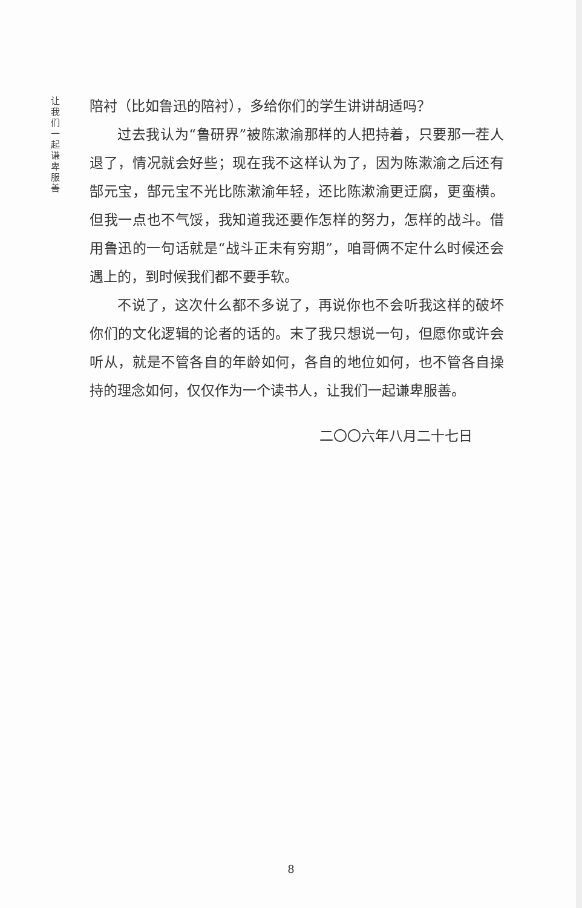让我们一起谦卑服善
陪衬（比如鲁迅的陪衬），多给你们的学生讲讲胡适吗？
过去我认为“鲁研界”被陈漱渝那样的人把持着，只要那一茬人退了，情况就会好些；现在我不这样认为了，因为陈漱渝之后还有郜元宝，郜元宝不光比陈漱渝年轻，还比陈漱渝更迂腐，更蛮横。但我一点也不气馁，我知道我还要作怎样的努力，怎样的战斗。借用鲁迅的一句话就是“战斗正未有穷期”，咱哥俩不定什么时候还会遇上的，到时候我们都不要手软。
不说了，这次什么都不多说了，再说你也不会听我这样的破坏你们的文化逻辑的论者的话的。末了我只想说一句，但愿你或许会听从，就是不管各自的年龄如何，各自的地位如何，也不管各自操持的理念如何，仅仅作为一个读书人，让我们一起谦卑服善。
二〇〇六年八月二十七日
8